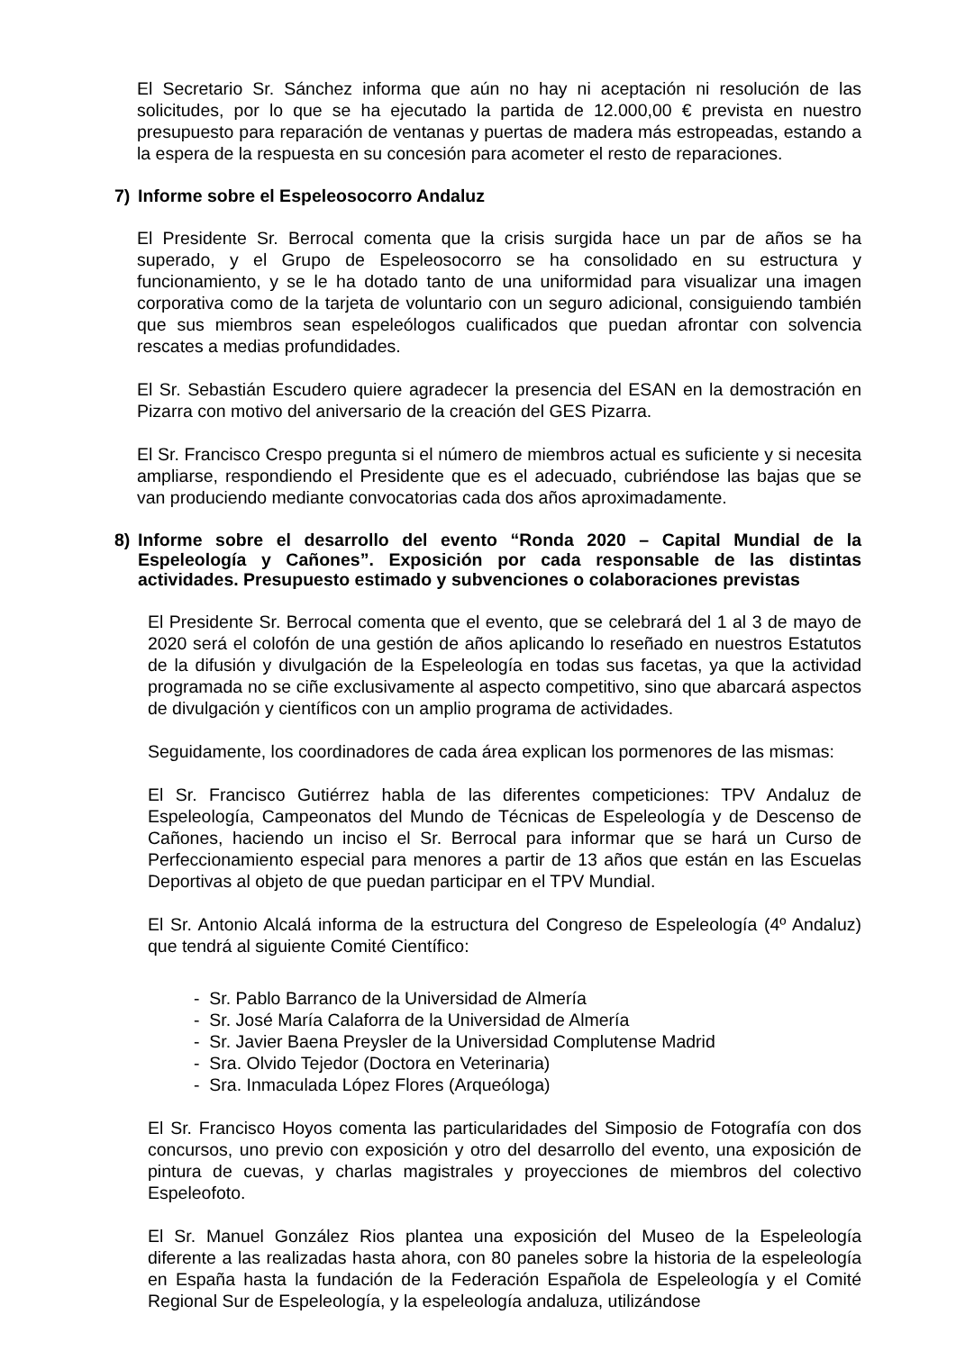El Secretario Sr. Sánchez informa que aún no hay ni aceptación ni resolución de las solicitudes, por lo que se ha ejecutado la partida de 12.000,00 € prevista en nuestro presupuesto para reparación de ventanas y puertas de madera más estropeadas, estando a la espera de la respuesta en su concesión para acometer el resto de reparaciones.
7) Informe sobre el Espeleosocorro Andaluz
El Presidente Sr. Berrocal comenta que la crisis surgida hace un par de años se ha superado, y el Grupo de Espeleosocorro se ha consolidado en su estructura y funcionamiento, y se le ha dotado tanto de una uniformidad para visualizar una imagen corporativa como de la tarjeta de voluntario con un seguro adicional, consiguiendo también que sus miembros sean espeleólogos cualificados que puedan afrontar con solvencia rescates a medias profundidades.
El Sr. Sebastián Escudero quiere agradecer la presencia del ESAN en la demostración en Pizarra con motivo del aniversario de la creación del GES Pizarra.
El Sr. Francisco Crespo pregunta si el número de miembros actual es suficiente y si necesita ampliarse, respondiendo el Presidente que es el adecuado, cubriéndose las bajas que se van produciendo mediante convocatorias cada dos años aproximadamente.
8) Informe sobre el desarrollo del evento “Ronda 2020 – Capital Mundial de la Espeleología y Cañones”. Exposición por cada responsable de las distintas actividades. Presupuesto estimado y subvenciones o colaboraciones previstas
El Presidente Sr. Berrocal comenta que el evento, que se celebrará del 1 al 3 de mayo de 2020 será el colofón de una gestión de años aplicando lo reseñado en nuestros Estatutos de la difusión y divulgación de la Espeleología en todas sus facetas, ya que la actividad programada no se ciñe exclusivamente al aspecto competitivo, sino que abarcará aspectos de divulgación y científicos con un amplio programa de actividades.
Seguidamente, los coordinadores de cada área explican los pormenores de las mismas:
El Sr. Francisco Gutiérrez habla de las diferentes competiciones: TPV Andaluz de Espeleología, Campeonatos del Mundo de Técnicas de Espeleología y de Descenso de Cañones, haciendo un inciso el Sr. Berrocal para informar que se hará un Curso de Perfeccionamiento especial para menores a partir de 13 años que están en las Escuelas Deportivas al objeto de que puedan participar en el TPV Mundial.
El Sr. Antonio Alcalá informa de la estructura del Congreso de Espeleología (4º Andaluz) que tendrá al siguiente Comité Científico:
- Sr. Pablo Barranco de la Universidad de Almería
- Sr. José María Calaforra de la Universidad de Almería
- Sr. Javier Baena Preysler de la Universidad Complutense Madrid
- Sra. Olvido Tejedor (Doctora en Veterinaria)
- Sra. Inmaculada López Flores (Arqueóloga)
El Sr. Francisco Hoyos comenta las particularidades del Simposio de Fotografía con dos concursos, uno previo con exposición y otro del desarrollo del evento, una exposición de pintura de cuevas, y charlas magistrales y proyecciones de miembros del colectivo Espeleofoto.
El Sr. Manuel González Rios plantea una exposición del Museo de la Espeleología diferente a las realizadas hasta ahora, con 80 paneles sobre la historia de la espeleología en España hasta la fundación de la Federación Española de Espeleología y el Comité Regional Sur de Espeleología, y la espeleología andaluza, utilizándose